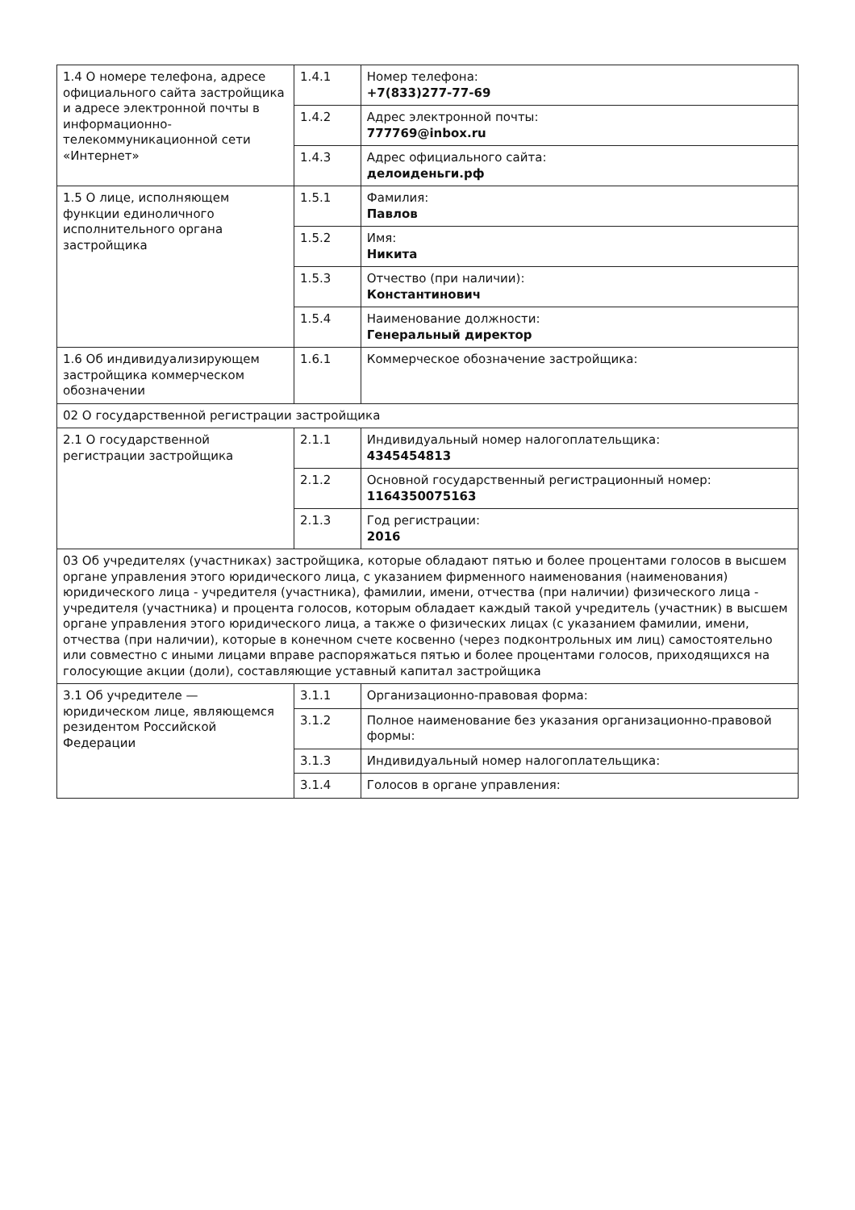| 1.4 О номере телефона, адресе официального сайта застройщика и адресе электронной почты в информационно-телекоммуникационной сети «Интернет» | 1.4.1 | Номер телефона: +7(833)277-77-69 |
| | 1.4.2 | Адрес электронной почты: 777769@inbox.ru |
| | 1.4.3 | Адрес официального сайта: делоиденьги.рф |
| 1.5 О лице, исполняющем функции единоличного исполнительного органа застройщика | 1.5.1 | Фамилия: Павлов |
| | 1.5.2 | Имя: Никита |
| | 1.5.3 | Отчество (при наличии): Константинович |
| | 1.5.4 | Наименование должности: Генеральный директор |
| 1.6 Об индивидуализирующем застройщика коммерческом обозначении | 1.6.1 | Коммерческое обозначение застройщика: |
| 02 О государственной регистрации застройщика | | |
| 2.1 О государственной регистрации застройщика | 2.1.1 | Индивидуальный номер налогоплательщика: 4345454813 |
| | 2.1.2 | Основной государственный регистрационный номер: 1164350075163 |
| | 2.1.3 | Год регистрации: 2016 |
| 03 Об учредителях (участниках) застройщика, которые обладают пятью и более процентами голосов в высшем органе управления этого юридического лица, с указанием фирменного наименования (наименования) юридического лица - учредителя (участника), фамилии, имени, отчества (при наличии) физического лица - учредителя (участника) и процента голосов, которым обладает каждый такой учредитель (участник) в высшем органе управления этого юридического лица, а также о физических лицах (с указанием фамилии, имени, отчества (при наличии), которые в конечном счете косвенно (через подконтрольных им лиц) самостоятельно или совместно с иными лицами вправе распоряжаться пятью и более процентами голосов, приходящихся на голосующие акции (доли), составляющие уставный капитал застройщика | | |
| 3.1 Об учредителе — юридическом лице, являющемся резидентом Российской Федерации | 3.1.1 | Организационно-правовая форма: |
| | 3.1.2 | Полное наименование без указания организационно-правовой формы: |
| | 3.1.3 | Индивидуальный номер налогоплательщика: |
| | 3.1.4 | Голосов в органе управления: |